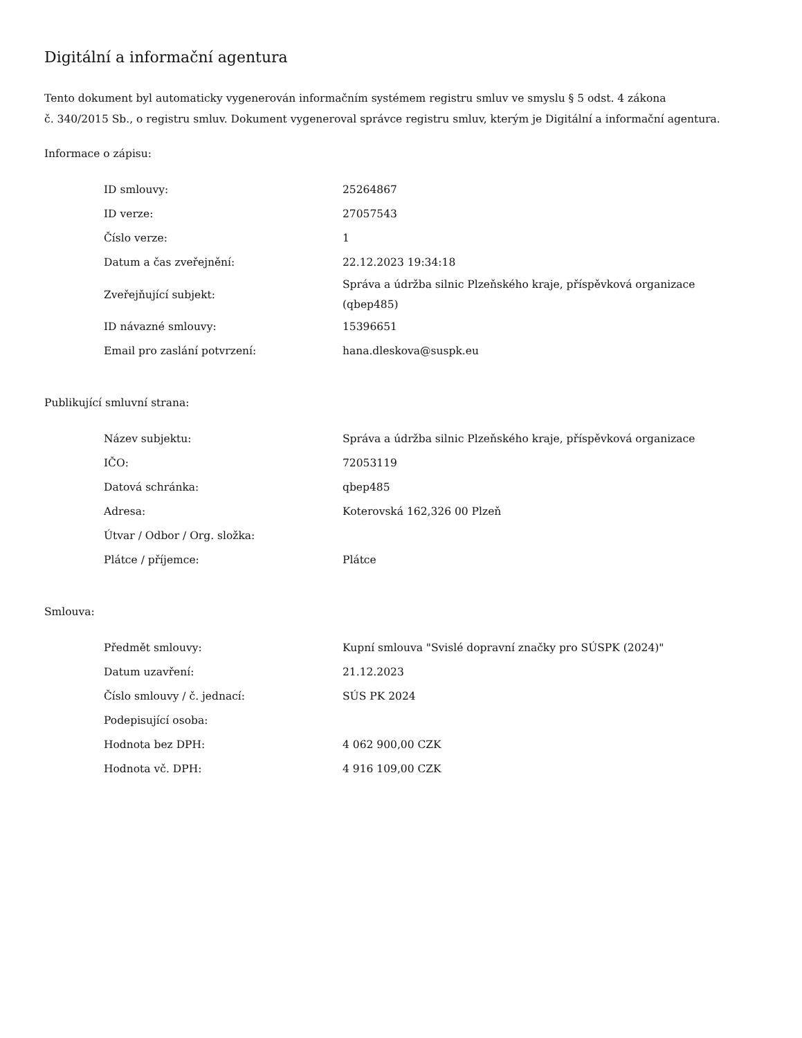Digitální a informační agentura
Tento dokument byl automaticky vygenerován informačním systémem registru smluv ve smyslu § 5 odst. 4 zákona
č. 340/2015 Sb., o registru smluv. Dokument vygeneroval správce registru smluv, kterým je Digitální a informační agentura.
Informace o zápisu:
| ID smlouvy: | 25264867 |
| ID verze: | 27057543 |
| Číslo verze: | 1 |
| Datum a čas zveřejnění: | 22.12.2023 19:34:18 |
| Zveřejňující subjekt: | Správa a údržba silnic Plzeňského kraje, příspěvková organizace (qbep485) |
| ID návazné smlouvy: | 15396651 |
| Email pro zaslání potvrzení: | hana.dleskova@suspk.eu |
Publikující smluvní strana:
| Název subjektu: | Správa a údržba silnic Plzeňského kraje, příspěvková organizace |
| IČO: | 72053119 |
| Datová schránka: | qbep485 |
| Adresa: | Koterovská 162,326 00 Plzeň |
| Útvar / Odbor / Org. složka: | |
| Plátce / příjemce: | Plátce |
Smlouva:
| Předmět smlouvy: | Kupní smlouva "Svislé dopravní značky pro SÚSPK (2024)" |
| Datum uzavření: | 21.12.2023 |
| Číslo smlouvy / č. jednací: | SÚS PK 2024 |
| Podepisující osoba: | |
| Hodnota bez DPH: | 4 062 900,00 CZK |
| Hodnota vč. DPH: | 4 916 109,00 CZK |